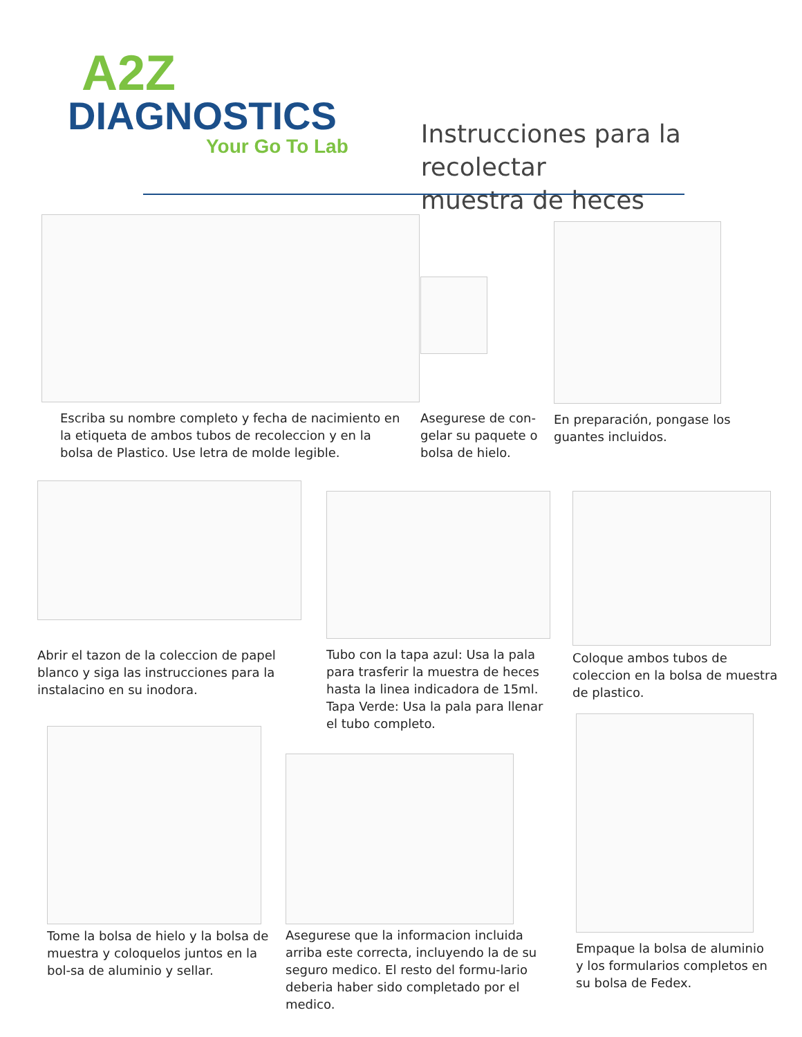A2Z
DIAGNOSTICS
Your Go To Lab
Instrucciones para la recolectar
muestra de heces
Escriba su nombre completo y fecha de nacimiento en la etiqueta de ambos tubos de recoleccion y en la bolsa de Plastico. Use letra de molde legible.
Asegurese de con-gelar su paquete o bolsa de hielo.
En preparación, pongase los guantes incluidos.
Abrir el tazon de la coleccion de papel blanco y siga las instrucciones para la instalacino en su inodora.
Tubo con la tapa azul: Usa la pala para trasferir la muestra de heces hasta la linea indicadora de 15ml. Tapa Verde: Usa la pala para llenar el tubo completo.
Coloque ambos tubos de coleccion en la bolsa de muestra de plastico.
Tome la bolsa de hielo y la bolsa de muestra y coloquelos juntos en la bol-sa de aluminio y sellar.
Asegurese que la informacion incluida arriba este correcta, incluyendo la de su seguro medico. El resto del formu-lario deberia haber sido completado por el medico.
Empaque la bolsa de aluminio y los formularios completos en su bolsa de Fedex.